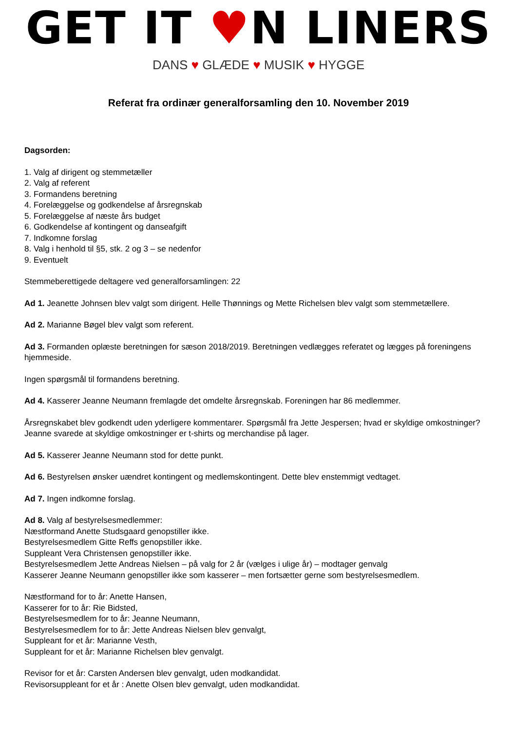GET IT ♥N LINERS
DANS ♥ GLÆDE ♥ MUSIK ♥ HYGGE
Referat fra ordinær generalforsamling den 10. November 2019
Dagsorden:
1. Valg af dirigent og stemmetæller
2. Valg af referent
3. Formandens beretning
4. Forelæggelse og godkendelse af årsregnskab
5. Forelæggelse af næste års budget
6. Godkendelse af kontingent og danseafgift
7. Indkomne forslag
8. Valg i henhold til §5, stk. 2 og 3 – se nedenfor
9. Eventuelt
Stemmeberettigede deltagere ved generalforsamlingen: 22
Ad 1. Jeanette Johnsen blev valgt som dirigent. Helle Thønnings og Mette Richelsen blev valgt som stemmetællere.
Ad 2. Marianne Bøgel blev valgt som referent.
Ad 3. Formanden oplæste beretningen for sæson 2018/2019. Beretningen vedlægges referatet og lægges på foreningens hjemmeside.
Ingen spørgsmål til formandens beretning.
Ad 4. Kasserer Jeanne Neumann fremlagde det omdelte årsregnskab. Foreningen har 86 medlemmer.
Årsregnskabet blev godkendt uden yderligere kommentarer. Spørgsmål fra Jette Jespersen; hvad er skyldige omkostninger? Jeanne svarede at skyldige omkostninger er t-shirts og merchandise på lager.
Ad 5. Kasserer Jeanne Neumann stod for dette punkt.
Ad 6. Bestyrelsen ønsker uændret kontingent og medlemskontingent. Dette blev enstemmigt vedtaget.
Ad 7. Ingen indkomne forslag.
Ad 8. Valg af bestyrelsesmedlemmer:
Næstformand Anette Studsgaard genopstiller ikke.
Bestyrelsesmedlem Gitte Reffs genopstiller ikke.
Suppleant Vera Christensen genopstiller ikke.
Bestyrelsesmedlem Jette Andreas Nielsen – på valg for 2 år (vælges i ulige år) – modtager genvalg
Kasserer Jeanne Neumann genopstiller ikke som kasserer – men fortsætter gerne som bestyrelsesmedlem.
Næstformand for to år: Anette Hansen,
Kasserer for to år: Rie Bidsted,
Bestyrelsesmedlem for to år: Jeanne Neumann,
Bestyrelsesmedlem for to år: Jette Andreas Nielsen blev genvalgt,
Suppleant for et år: Marianne Vesth,
Suppleant for et år: Marianne Richelsen blev genvalgt.
Revisor for et år: Carsten Andersen blev genvalgt, uden modkandidat.
Revisorsuppleant for et år : Anette Olsen blev genvalgt, uden modkandidat.